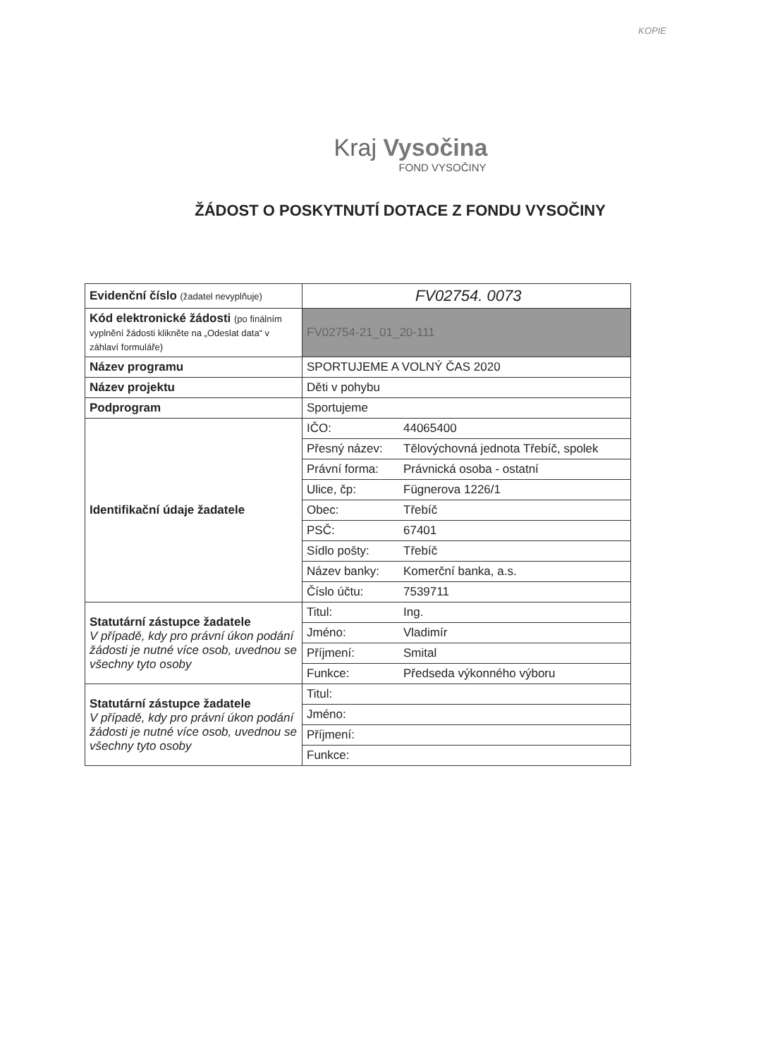KOPIE
Kraj Vysočina
FOND VYSOČINY
ŽÁDOST O POSKYTNUTÍ DOTACE Z FONDU VYSOČINY
| Evidenční číslo (žadatel nevyplňuje) | FV02754. 0073 | |
| Kód elektronické žádosti (po finálním vyplnění žádosti klikněte na „Odeslat data“ v záhlaví formuláře) | FV02754-21_01_20-111 | |
| Název programu | SPORTUJEME A VOLNÝ ČAS 2020 | |
| Název projektu | Děti v pohybu | |
| Podprogram | Sportujeme | |
| Identifikační údaje žadatele | IČO: | 44065400 |
| | Přesný název: | Tělovýchovná jednota Třebíč, spolek |
| | Právní forma: | Právnická osoba - ostatní |
| | Ulice, čp: | Fügnerova 1226/1 |
| | Obec: | Třebíč |
| | PSČ: | 67401 |
| | Sídlo pošty: | Třebíč |
| | Název banky: | Komerční banka, a.s. |
| | Číslo účtu: | 7539711 |
| Statutární zástupce žadatele V případě, kdy pro právní úkon podání žádosti je nutné více osob, uvednou se všechny tyto osoby | Titul: | Ing. |
| | Jméno: | Vladimír |
| | Příjmení: | Smital |
| | Funkce: | Předseda výkonného výboru |
| Statutární zástupce žadatele V případě, kdy pro právní úkon podání žádosti je nutné více osob, uvednou se všechny tyto osoby | Titul: | |
| | Jméno: | |
| | Příjmení: | |
| | Funkce: | |